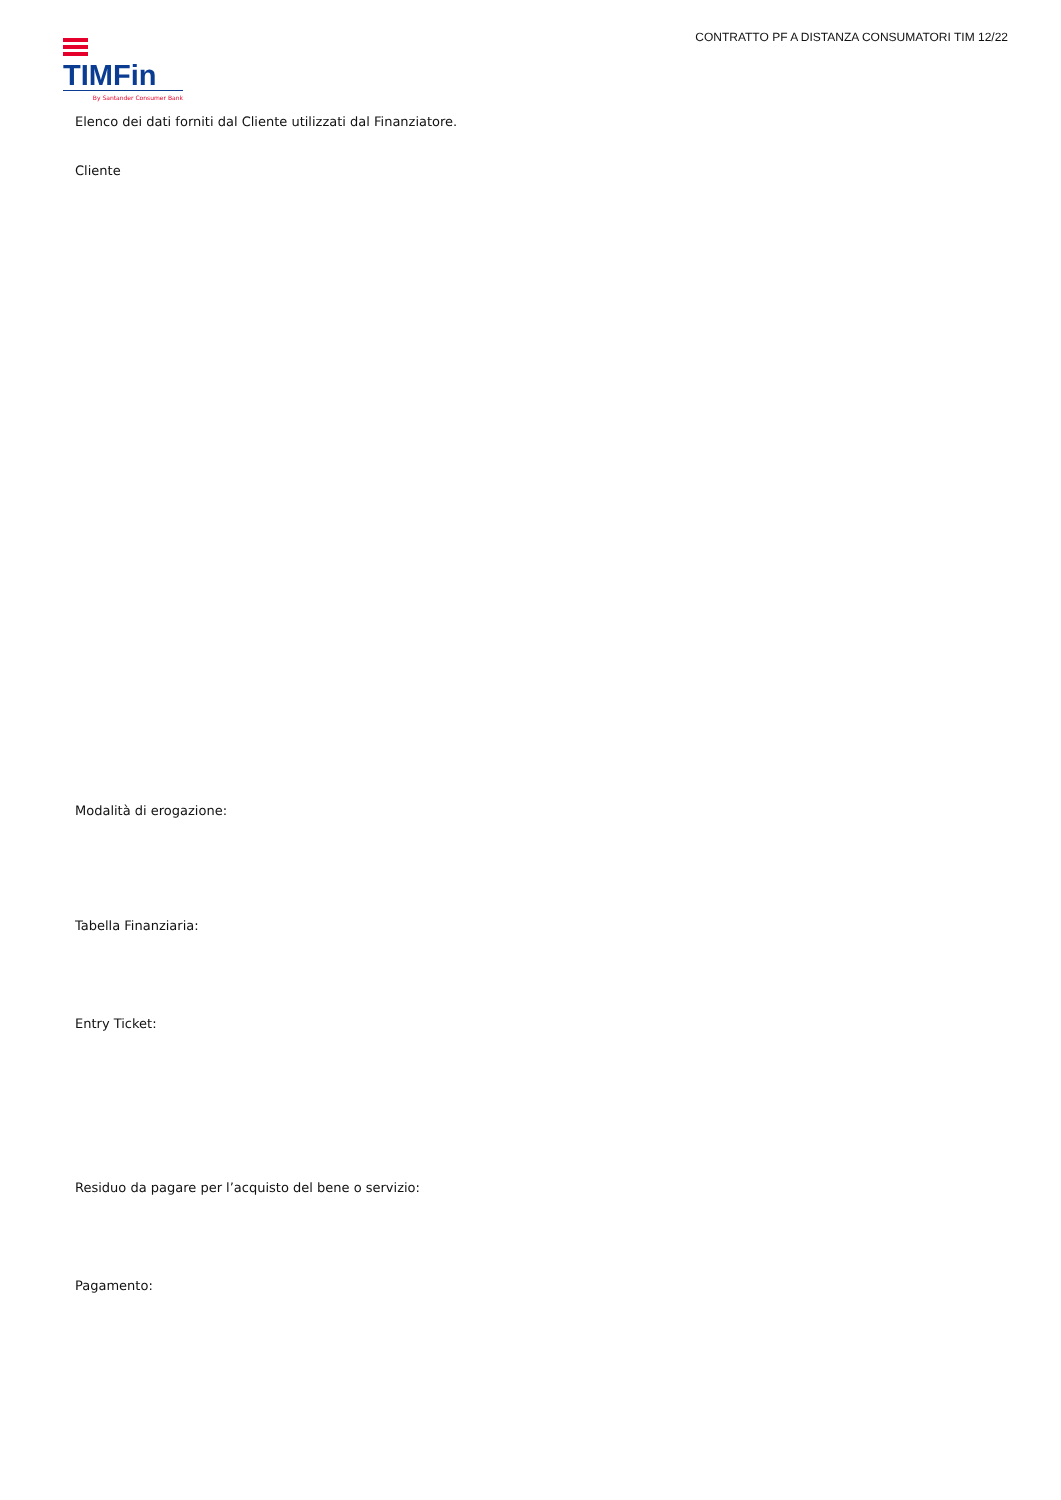TIMFin
By Santander Consumer Bank
CONTRATTO PF A DISTANZA CONSUMATORI TIM 12/22
Elenco dei dati forniti dal Cliente utilizzati dal Finanziatore.
Cliente
Modalità di erogazione:
Tabella Finanziaria:
Entry Ticket:
Residuo da pagare per l’acquisto del bene o servizio:
Pagamento: